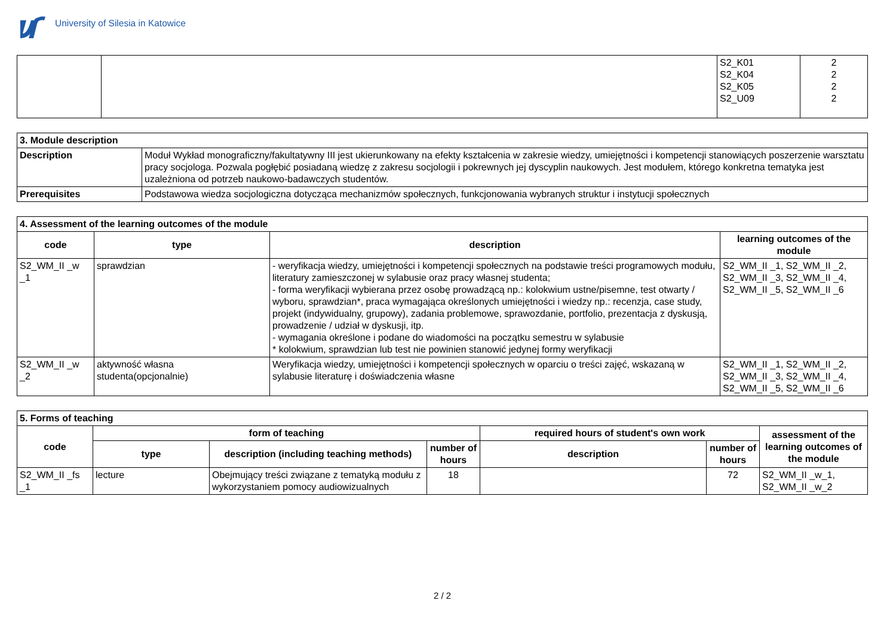University of Silesia in Katowice
| | | S2_K01 S2_K04 S2_K05 S2_U09 | 2 2 2 2 |
| 3. Module description | |
| Description | Moduł Wykład monograficzny/fakultatywny III jest ukierunkowany na efekty kształcenia w zakresie wiedzy, umiejętności i kompetencji stanowiących poszerzenie warsztatu pracy socjologa. Pozwala pogłębić posiadaną wiedzę z zakresu socjologii i pokrewnych jej dyscyplin naukowych. Jest modułem, którego konkretna tematyka jest uzależniona od potrzeb naukowo-badawczych studentów. |
| Prerequisites | Podstawowa wiedza socjologiczna dotycząca mechanizmów społecznych, funkcjonowania wybranych struktur i instytucji społecznych |
| 4. Assessment of the learning outcomes of the module | | | |
| code | type | description | learning outcomes of the module |
| S2_WM_II _w _1 | sprawdzian | - weryfikacja wiedzy, umiejętności i kompetencji społecznych na podstawie treści programowych modułu, literatury zamieszczonej w sylabusie oraz pracy własnej studenta; - forma weryfikacji wybierana przez osobę prowadzącą np.: kolokwium ustne/pisemne, test otwarty / wyboru, sprawdzian*, praca wymagająca określonych umiejętności i wiedzy np.: recenzja, case study, projekt (indywidualny, grupowy), zadania problemowe, sprawozdanie, portfolio, prezentacja z dyskusją, prowadzenie / udział w dyskusji, itp. - wymagania określone i podane do wiadomości na początku semestru w sylabusie * kolokwium, sprawdzian lub test nie powinien stanowić jedynej formy weryfikacji | S2_WM_II _1, S2_WM_II _2, S2_WM_II _3, S2_WM_II _4, S2_WM_II _5, S2_WM_II _6 |
| S2_WM_II _w _2 | aktywność własna studenta(opcjonalnie) | Weryfikacja wiedzy, umiejętności i kompetencji społecznych w oparciu o treści zajęć, wskazaną w sylabusie literaturę i doświadczenia własne | S2_WM_II _1, S2_WM_II _2, S2_WM_II _3, S2_WM_II _4, S2_WM_II _5, S2_WM_II _6 |
| 5. Forms of teaching | | | | | | |
| code | form of teaching | | | required hours of student's own work | | assessment of the learning outcomes of the module |
| | type | description (including teaching methods) | number of hours | description | number of hours | |
| S2_WM_II _fs _1 | lecture | Obejmujący treści związane z tematyką modułu z wykorzystaniem pomocy audiowizualnych | 18 | | 72 | S2_WM_II _w_1, S2_WM_II _w_2 |
2 / 2